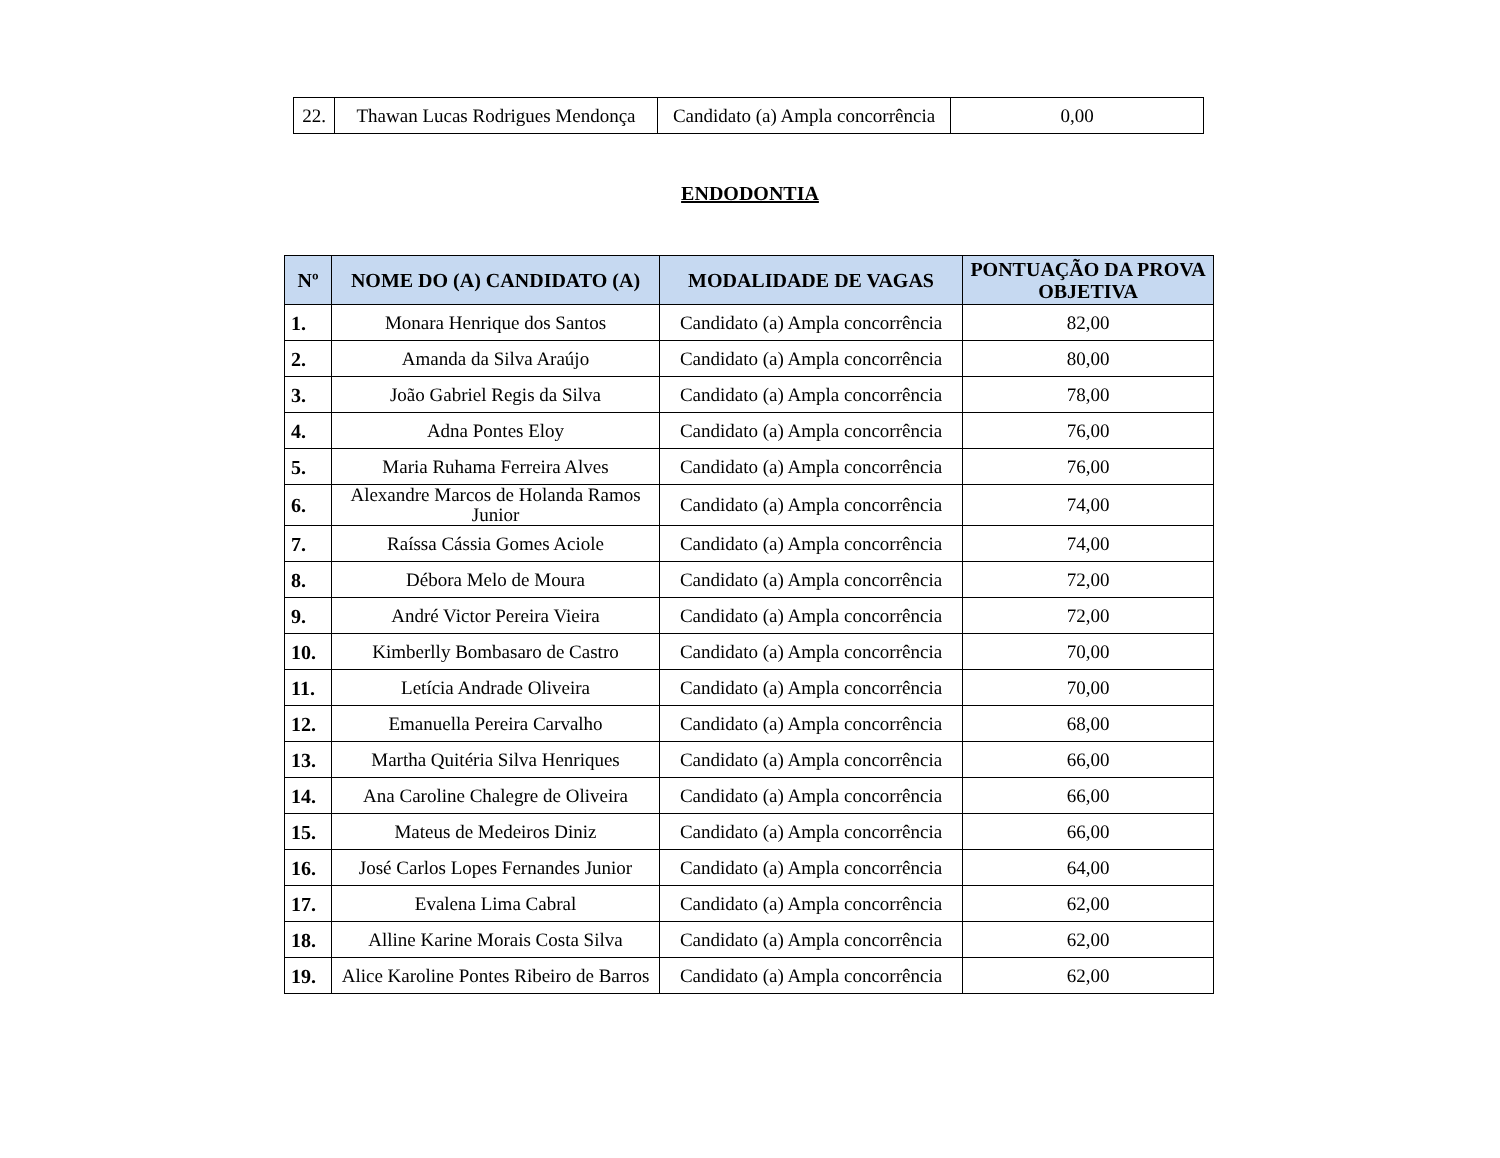| 22. | Thawan Lucas Rodrigues Mendonça | Candidato (a) Ampla concorrência | 0,00 |
ENDODONTIA
| Nº | NOME DO (A) CANDIDATO (A) | MODALIDADE DE VAGAS | PONTUAÇÃO DA PROVA OBJETIVA |
| --- | --- | --- | --- |
| 1. | Monara Henrique dos Santos | Candidato (a) Ampla concorrência | 82,00 |
| 2. | Amanda da Silva Araújo | Candidato (a) Ampla concorrência | 80,00 |
| 3. | João Gabriel Regis da Silva | Candidato (a) Ampla concorrência | 78,00 |
| 4. | Adna Pontes Eloy | Candidato (a) Ampla concorrência | 76,00 |
| 5. | Maria Ruhama Ferreira Alves | Candidato (a) Ampla concorrência | 76,00 |
| 6. | Alexandre Marcos de Holanda Ramos Junior | Candidato (a) Ampla concorrência | 74,00 |
| 7. | Raíssa Cássia Gomes Aciole | Candidato (a) Ampla concorrência | 74,00 |
| 8. | Débora Melo de Moura | Candidato (a) Ampla concorrência | 72,00 |
| 9. | André Victor Pereira Vieira | Candidato (a) Ampla concorrência | 72,00 |
| 10. | Kimberlly Bombasaro de Castro | Candidato (a) Ampla concorrência | 70,00 |
| 11. | Letícia Andrade Oliveira | Candidato (a) Ampla concorrência | 70,00 |
| 12. | Emanuella Pereira Carvalho | Candidato (a) Ampla concorrência | 68,00 |
| 13. | Martha Quitéria Silva Henriques | Candidato (a) Ampla concorrência | 66,00 |
| 14. | Ana Caroline Chalegre de Oliveira | Candidato (a) Ampla concorrência | 66,00 |
| 15. | Mateus de Medeiros Diniz | Candidato (a) Ampla concorrência | 66,00 |
| 16. | José Carlos Lopes Fernandes Junior | Candidato (a) Ampla concorrência | 64,00 |
| 17. | Evalena Lima Cabral | Candidato (a) Ampla concorrência | 62,00 |
| 18. | Alline Karine Morais Costa Silva | Candidato (a) Ampla concorrência | 62,00 |
| 19. | Alice Karoline Pontes Ribeiro de Barros | Candidato (a) Ampla concorrência | 62,00 |